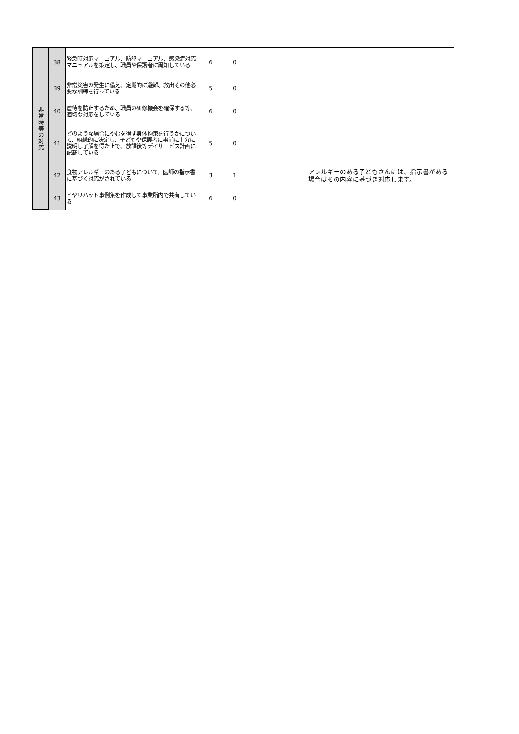| 非 常 時 等 の 対 応 | 38 | 緊急時対応マニュアル、防犯マニュアル、感染症対応マニュアルを策定し、職員や保護者に周知している | 6 | 0 | | |
| | 39 | 非常災害の発生に備え、定期的に避難、救出その他必要な訓練を行っている | 5 | 0 | | |
| | 40 | 虐待を防止するため、職員の研修機会を確保する等、適切な対応をしている | 6 | 0 | | |
| | 41 | どのような場合にやむを得ず身体拘束を行うかについて、組織的に決定し、子どもや保護者に事前に十分に説明し了解を得た上で、放課後等デイサービス計画に記載している | 5 | 0 | | |
| | 42 | 食物アレルギーのある子どもについて、医師の指示書に基づく対応がされている | 3 | 1 | | アレルギーのある子どもさんには、指示書がある場合はその内容に基づき対応します。 |
| | 43 | ヒヤリハット事例集を作成して事業所内で共有している | 6 | 0 | | |